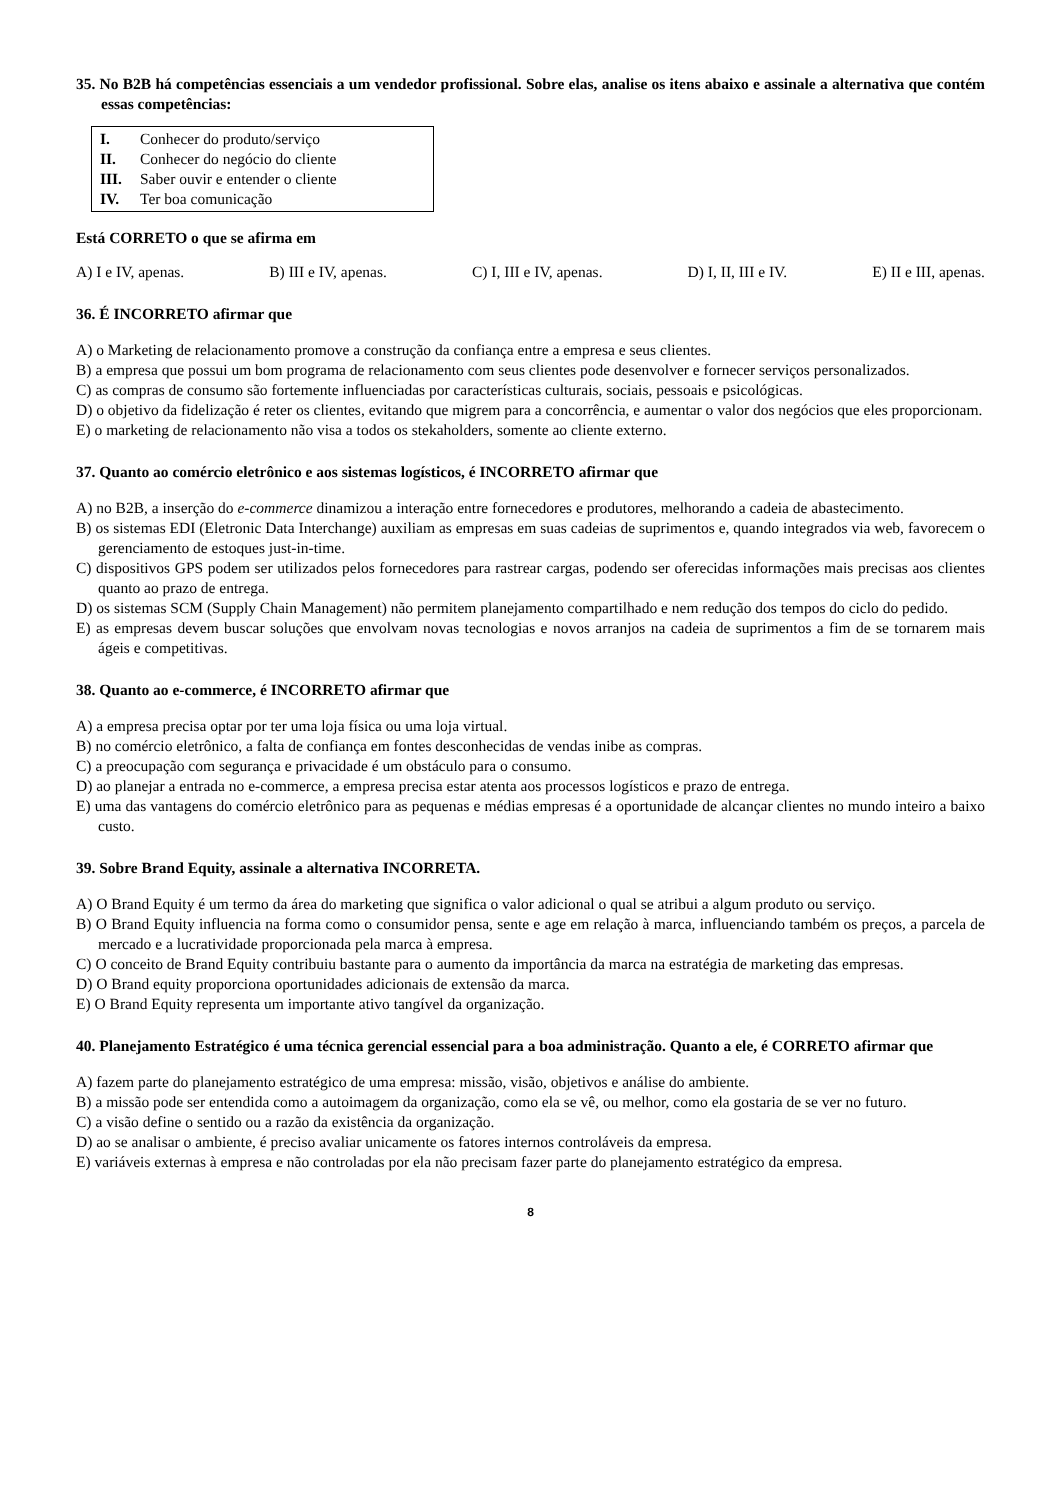35. No B2B há competências essenciais a um vendedor profissional. Sobre elas, analise os itens abaixo e assinale a alternativa que contém essas competências:
I. Conhecer do produto/serviço
II. Conhecer do negócio do cliente
III. Saber ouvir e entender o cliente
IV. Ter boa comunicação
Está CORRETO o que se afirma em
A) I e IV, apenas. B) III e IV, apenas. C) I, III e IV, apenas. D) I, II, III e IV. E) II e III, apenas.
36. É INCORRETO afirmar que
A) o Marketing de relacionamento promove a construção da confiança entre a empresa e seus clientes.
B) a empresa que possui um bom programa de relacionamento com seus clientes pode desenvolver e fornecer serviços personalizados.
C) as compras de consumo são fortemente influenciadas por características culturais, sociais, pessoais e psicológicas.
D) o objetivo da fidelização é reter os clientes, evitando que migrem para a concorrência, e aumentar o valor dos negócios que eles proporcionam.
E) o marketing de relacionamento não visa a todos os stekaholders, somente ao cliente externo.
37. Quanto ao comércio eletrônico e aos sistemas logísticos, é INCORRETO afirmar que
A) no B2B, a inserção do e-commerce dinamizou a interação entre fornecedores e produtores, melhorando a cadeia de abastecimento.
B) os sistemas EDI (Eletronic Data Interchange) auxiliam as empresas em suas cadeias de suprimentos e, quando integrados via web, favorecem o gerenciamento de estoques just-in-time.
C) dispositivos GPS podem ser utilizados pelos fornecedores para rastrear cargas, podendo ser oferecidas informações mais precisas aos clientes quanto ao prazo de entrega.
D) os sistemas SCM (Supply Chain Management) não permitem planejamento compartilhado e nem redução dos tempos do ciclo do pedido.
E) as empresas devem buscar soluções que envolvam novas tecnologias e novos arranjos na cadeia de suprimentos a fim de se tornarem mais ágeis e competitivas.
38. Quanto ao e-commerce, é INCORRETO afirmar que
A) a empresa precisa optar por ter uma loja física ou uma loja virtual.
B) no comércio eletrônico, a falta de confiança em fontes desconhecidas de vendas inibe as compras.
C) a preocupação com segurança e privacidade é um obstáculo para o consumo.
D) ao planejar a entrada no e-commerce, a empresa precisa estar atenta aos processos logísticos e prazo de entrega.
E) uma das vantagens do comércio eletrônico para as pequenas e médias empresas é a oportunidade de alcançar clientes no mundo inteiro a baixo custo.
39. Sobre Brand Equity, assinale a alternativa INCORRETA.
A) O Brand Equity é um termo da área do marketing que significa o valor adicional o qual se atribui a algum produto ou serviço.
B) O Brand Equity influencia na forma como o consumidor pensa, sente e age em relação à marca, influenciando também os preços, a parcela de mercado e a lucratividade proporcionada pela marca à empresa.
C) O conceito de Brand Equity contribuiu bastante para o aumento da importância da marca na estratégia de marketing das empresas.
D) O Brand equity proporciona oportunidades adicionais de extensão da marca.
E) O Brand Equity representa um importante ativo tangível da organização.
40. Planejamento Estratégico é uma técnica gerencial essencial para a boa administração. Quanto a ele, é CORRETO afirmar que
A) fazem parte do planejamento estratégico de uma empresa: missão, visão, objetivos e análise do ambiente.
B) a missão pode ser entendida como a autoimagem da organização, como ela se vê, ou melhor, como ela gostaria de se ver no futuro.
C) a visão define o sentido ou a razão da existência da organização.
D) ao se analisar o ambiente, é preciso avaliar unicamente os fatores internos controláveis da empresa.
E) variáveis externas à empresa e não controladas por ela não precisam fazer parte do planejamento estratégico da empresa.
8